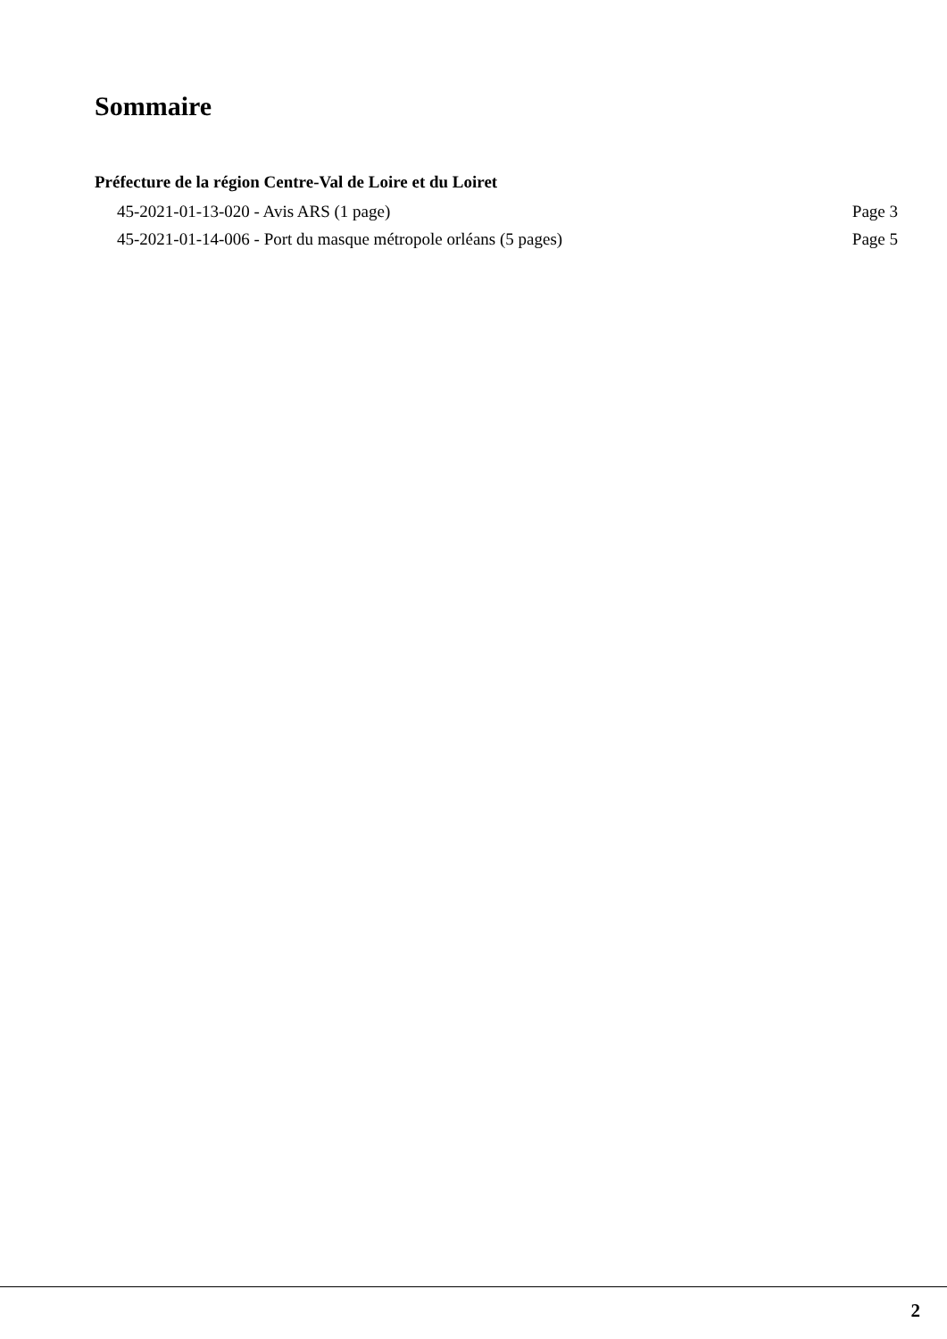Sommaire
Préfecture de la région Centre-Val de Loire et du Loiret
45-2021-01-13-020 - Avis ARS (1 page) Page 3
45-2021-01-14-006 - Port du masque métropole orléans (5 pages) Page 5
2